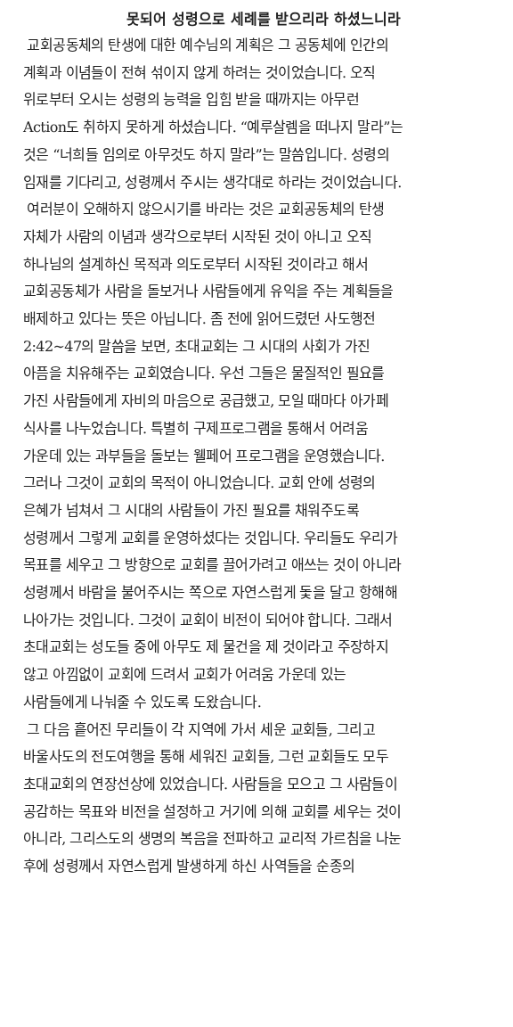못되어 성령으로 세례를 받으리라 하셨느니라
교회공동체의 탄생에 대한 예수님의 계획은 그 공동체에 인간의
계획과 이념들이 전혀 섞이지 않게 하려는 것이었습니다. 오직
위로부터 오시는 성령의 능력을 입힘 받을 때까지는 아무런
Action도 취하지 못하게 하셨습니다. “예루살렘을 떠나지 말라”는
것은 “너희들 임의로 아무것도 하지 말라”는 말씀입니다. 성령의
임재를 기다리고, 성령께서 주시는 생각대로 하라는 것이었습니다.
여러분이 오해하지 않으시기를 바라는 것은 교회공동체의 탄생
자체가 사람의 이념과 생각으로부터 시작된 것이 아니고 오직
하나님의 설계하신 목적과 의도로부터 시작된 것이라고 해서
교회공동체가 사람을 돌보거나 사람들에게 유익을 주는 계획들을
배제하고 있다는 뜻은 아닙니다. 좀 전에 읽어드렸던 사도행전
2:42~47의 말씀을 보면, 초대교회는 그 시대의 사회가 가진
아픔을 치유해주는 교회였습니다. 우선 그들은 물질적인 필요를
가진 사람들에게 자비의 마음으로 공급했고, 모일 때마다 아가페
식사를 나누었습니다. 특별히 구제프로그램을 통해서 어려움
가운데 있는 과부들을 돌보는 웰페어 프로그램을 운영했습니다.
그러나 그것이 교회의 목적이 아니었습니다. 교회 안에 성령의
은혜가 넘쳐서 그 시대의 사람들이 가진 필요를 채워주도록
성령께서 그렇게 교회를 운영하셨다는 것입니다. 우리들도 우리가
목표를 세우고 그 방향으로 교회를 끌어가려고 애쓰는 것이 아니라
성령께서 바람을 불어주시는 쪽으로 자연스럽게 돛을 달고 항해해
나아가는 것입니다. 그것이 교회이 비전이 되어야 합니다. 그래서
초대교회는 성도들 중에 아무도 제 물건을 제 것이라고 주장하지
않고 아낌없이 교회에 드려서 교회가 어려움 가운데 있는
사람들에게 나눠줄 수 있도록 도왔습니다.
그 다음 흩어진 무리들이 각 지역에 가서 세운 교회들, 그리고
바울사도의 전도여행을 통해 세워진 교회들, 그런 교회들도 모두
초대교회의 연장선상에 있었습니다. 사람들을 모으고 그 사람들이
공감하는 목표와 비전을 설정하고 거기에 의해 교회를 세우는 것이
아니라, 그리스도의 생명의 복음을 전파하고 교리적 가르침을 나눈
후에 성령께서 자연스럽게 발생하게 하신 사역들을 순종의